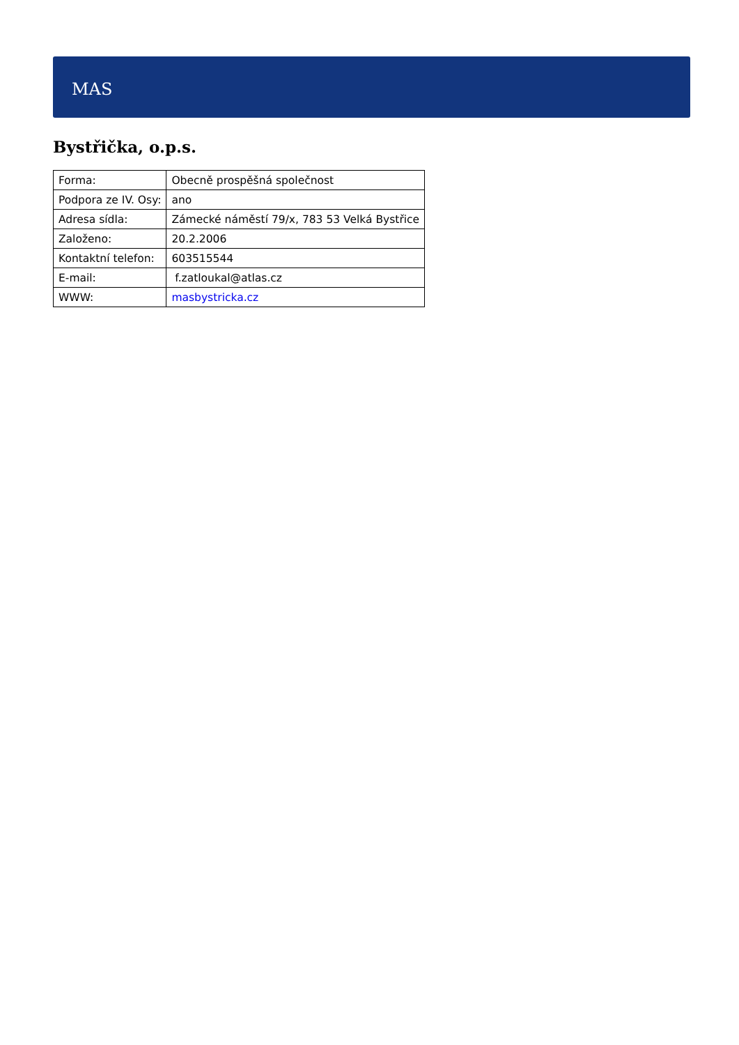MAS
Bystřička, o.p.s.
| Forma: | Obecně prospěšná společnost |
| Podpora ze IV. Osy: | ano |
| Adresa sídla: | Zámecké náměstí 79/x, 783 53 Velká Bystřice |
| Založeno: | 20.2.2006 |
| Kontaktní telefon: | 603515544 |
| E-mail: | f.zatloukal@atlas.cz |
| WWW: | masbystricka.cz |